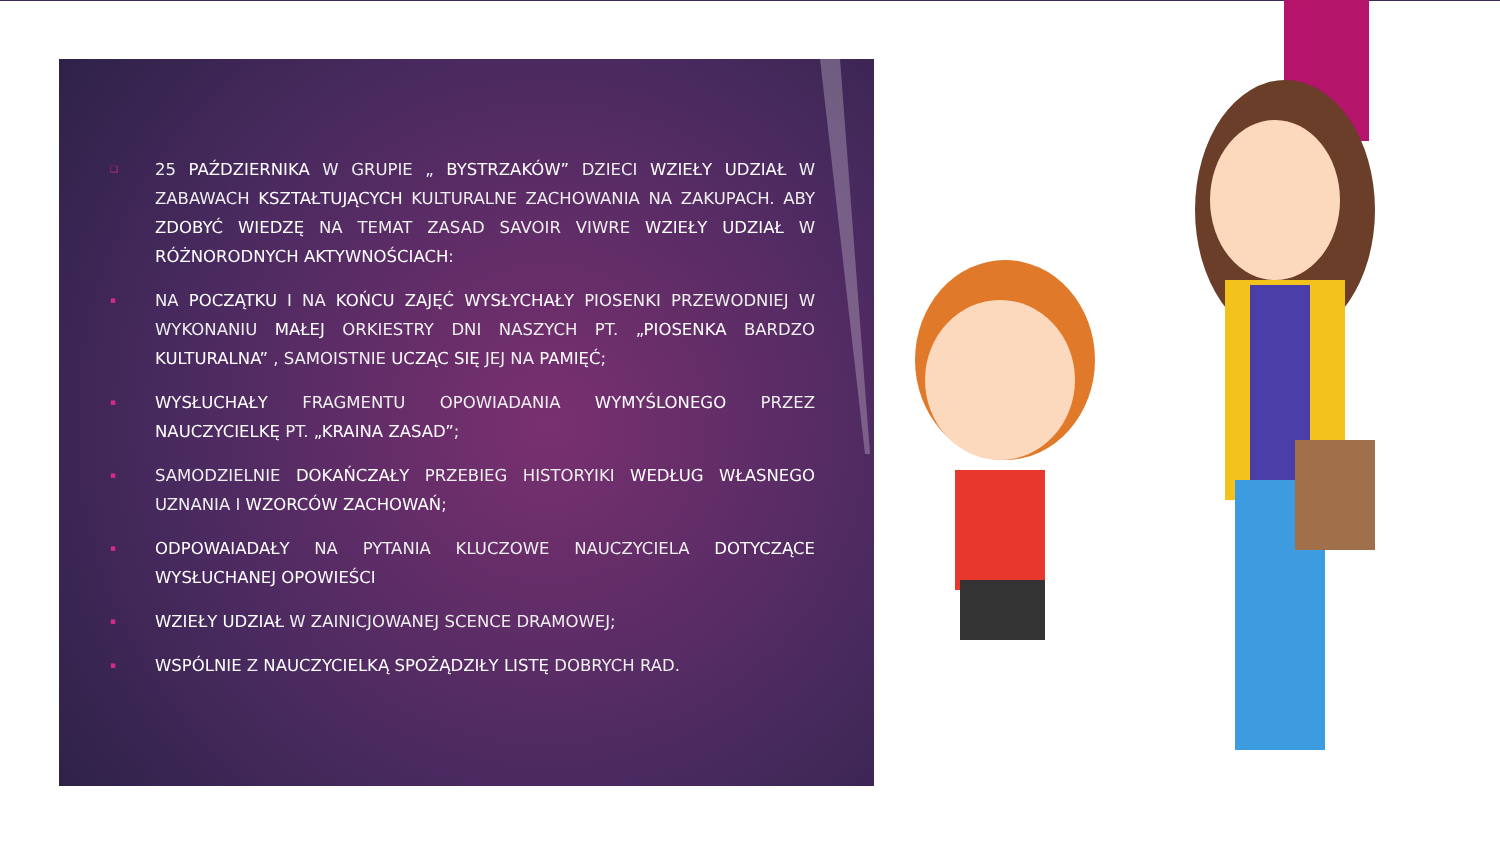❑
25 PAŹDZIERNIKA W GRUPIE „ BYSTRZAKÓW” DZIECI WZIEŁY UDZIAŁ W ZABAWACH KSZTAŁTUJĄCYCH KULTURALNE ZACHOWANIA NA ZAKUPACH. ABY ZDOBYĆ WIEDZĘ NA TEMAT ZASAD SAVOIR VIWRE WZIEŁY UDZIAŁ W RÓŻNORODNYCH AKTYWNOŚCIACH:
▪
NA POCZĄTKU I NA KOŃCU ZAJĘĆ WYSŁYCHAŁY PIOSENKI PRZEWODNIEJ W WYKONANIU MAŁEJ ORKIESTRY DNI NASZYCH PT. „PIOSENKA BARDZO KULTURALNA” , SAMOISTNIE UCZĄC SIĘ JEJ NA PAMIĘĆ;
▪
WYSŁUCHAŁY FRAGMENTU OPOWIADANIA WYMYŚLONEGO PRZEZ NAUCZYCIELKĘ PT. „KRAINA ZASAD”;
▪
SAMODZIELNIE DOKAŃCZAŁY PRZEBIEG HISTORYIKI WEDŁUG WŁASNEGO UZNANIA I WZORCÓW ZACHOWAŃ;
▪
ODPOWAIADAŁY NA PYTANIA KLUCZOWE NAUCZYCIELA DOTYCZĄCE WYSŁUCHANEJ OPOWIEŚCI
▪
WZIEŁY UDZIAŁ W ZAINICJOWANEJ SCENCE DRAMOWEJ;
▪
WSPÓLNIE Z NAUCZYCIELKĄ SPOŻĄDZIŁY LISTĘ DOBRYCH RAD.